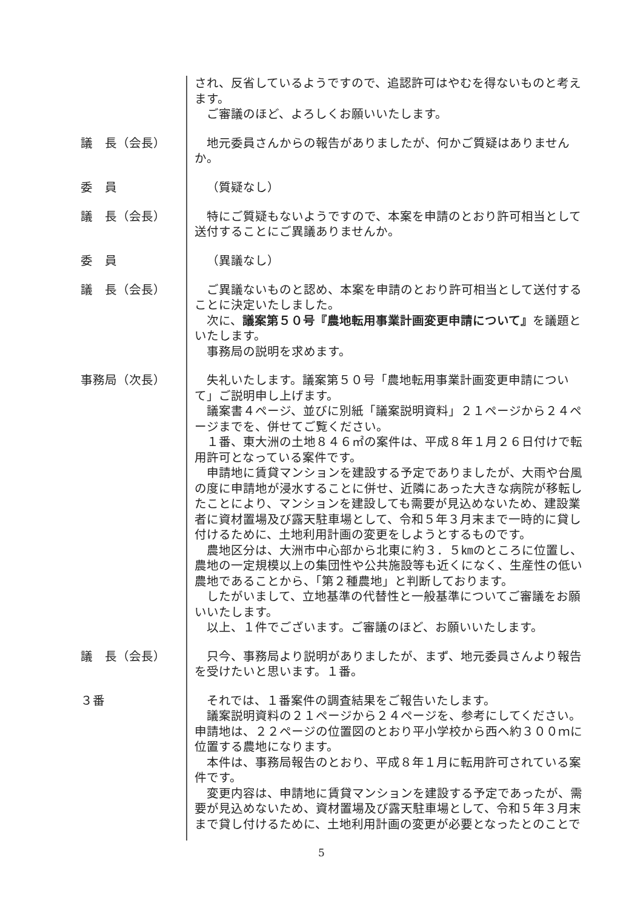され、反省しているようですので、追認許可はやむを得ないものと考えます。
ご審議のほど、よろしくお願いいたします。
議　長（会長）
地元委員さんからの報告がありましたが、何かご質疑はありませんか。
委　員
（質疑なし）
議　長（会長）
特にご質疑もないようですので、本案を申請のとおり許可相当として送付することにご異議ありませんか。
委　員
（異議なし）
議　長（会長）
ご異議ないものと認め、本案を申請のとおり許可相当として送付することに決定いたしました。
次に、議案第５０号『農地転用事業計画変更申請について』を議題といたします。
事務局の説明を求めます。
事務局（次長）
失礼いたします。議案第５０号「農地転用事業計画変更申請について」ご説明申し上げます。
議案書４ページ、並びに別紙「議案説明資料」２１ページから２４ページまでを、併せてご覧ください。
１番、東大洲の土地８４６㎡の案件は、平成８年１月２６日付けで転用許可となっている案件です。
申請地に賃貸マンションを建設する予定でありましたが、大雨や台風の度に申請地が浸水することに併せ、近隣にあった大きな病院が移転したことにより、マンションを建設しても需要が見込めないため、建設業者に資材置場及び露天駐車場として、令和５年３月末まで一時的に貸し付けるために、土地利用計画の変更をしようとするものです。
農地区分は、大洲市中心部から北東に約３．５㎞のところに位置し、農地の一定規模以上の集団性や公共施設等も近くになく、生産性の低い農地であることから、「第２種農地」と判断しております。
したがいまして、立地基準の代替性と一般基準についてご審議をお願いいたします。
以上、１件でございます。ご審議のほど、お願いいたします。
議　長（会長）
只今、事務局より説明がありましたが、まず、地元委員さんより報告を受けたいと思います。１番。
３番
それでは、１番案件の調査結果をご報告いたします。
議案説明資料の２１ページから２４ページを、参考にしてください。
申請地は、２２ページの位置図のとおり平小学校から西へ約３００ｍに位置する農地になります。
本件は、事務局報告のとおり、平成８年１月に転用許可されている案件です。
変更内容は、申請地に賃貸マンションを建設する予定であったが、需要が見込めないため、資材置場及び露天駐車場として、令和５年３月末まで貸し付けるために、土地利用計画の変更が必要となったとのことで
5